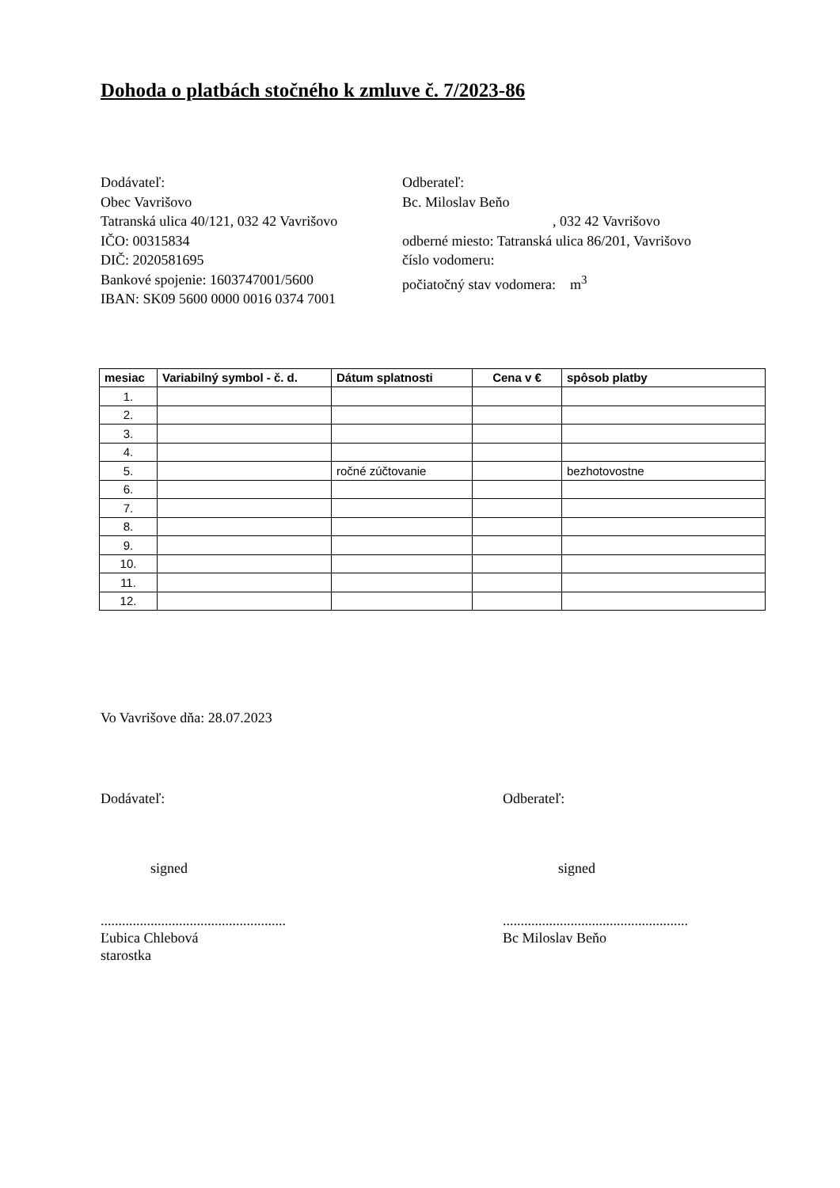Dohoda o platbách stočného k zmluve č. 7/2023-86
Dodávateľ:
Obec Vavrišovo
Tatranská ulica 40/121, 032 42 Vavrišovo
IČO: 00315834
DIČ: 2020581695
Bankové spojenie: 1603747001/5600
IBAN: SK09 5600 0000 0016 0374 7001
Odberateľ:
Bc. Miloslav Beňo
, 032 42 Vavrišovo
odberné miesto: Tatranská ulica 86/201, Vavrišovo
číslo vodomeru:
počiatočný stav vodomera: m<sup>3</sup>
| mesiac | Variabilný symbol - č. d. | Dátum splatnosti | Cena v € | spôsob platby |
| --- | --- | --- | --- | --- |
| 1. | | | | |
| 2. | | | | |
| 3. | | | | |
| 4. | | | | |
| 5. | | ročné zúčtovanie | | bezhotovostne |
| 6. | | | | |
| 7. | | | | |
| 8. | | | | |
| 9. | | | | |
| 10. | | | | |
| 11. | | | | |
| 12. | | | | |
Vo Vavrišove dňa: 28.07.2023
Dodávateľ:
signed
....................................................
Ľubica Chlebová
starostka
Odberateľ:
signed
....................................................
Bc Miloslav Beňo